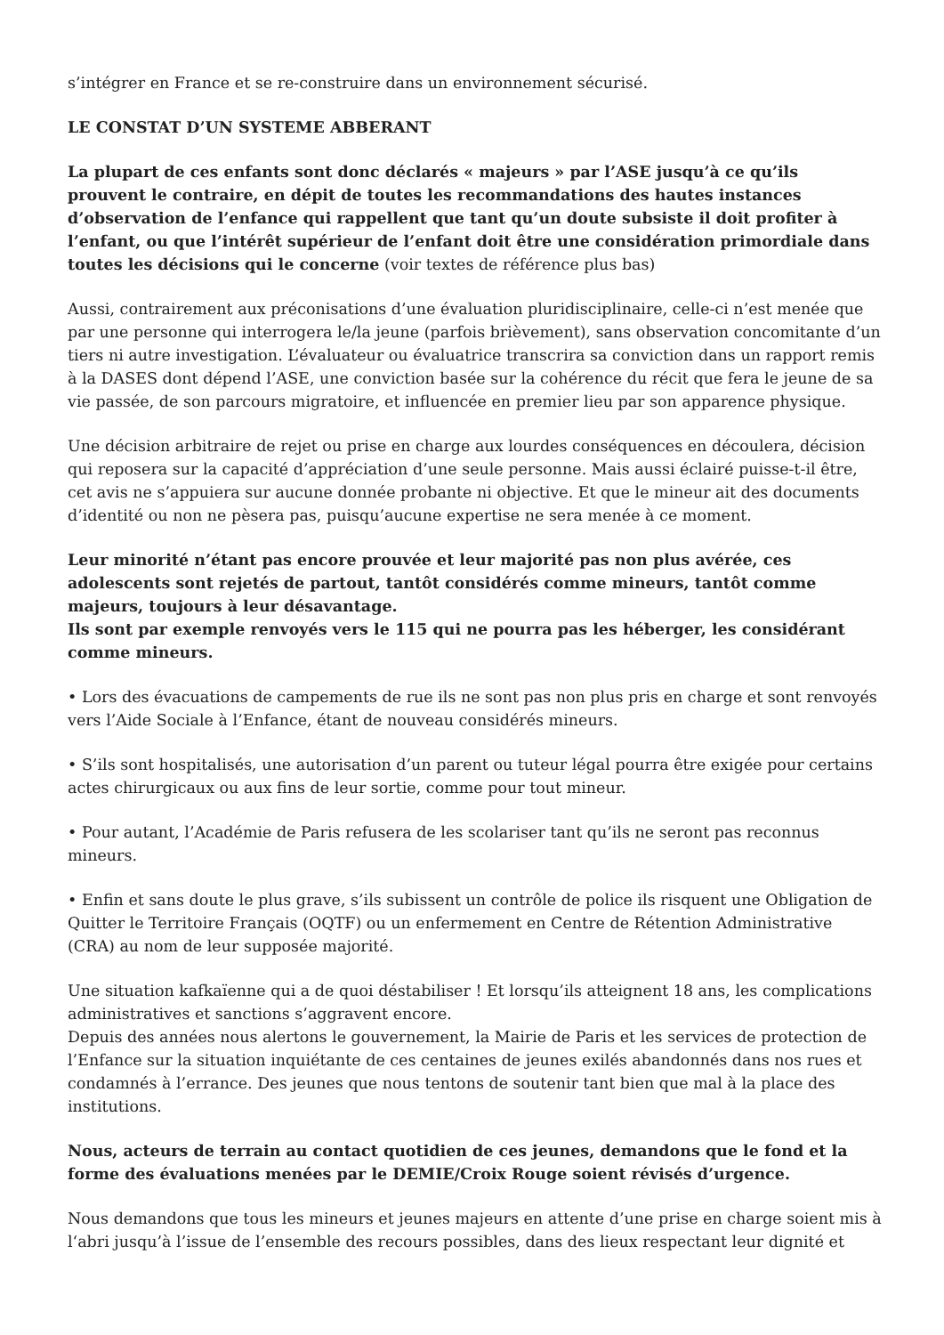s’intégrer en France et se re-construire dans un environnement sécurisé.
LE CONSTAT D’UN SYSTEME ABBERANT
La plupart de ces enfants sont donc déclarés « majeurs » par l’ASE jusqu’à ce qu’ils prouvent le contraire, en dépit de toutes les recommandations des hautes instances d’observation de l’enfance qui rappellent que tant qu’un doute subsiste il doit profiter à l’enfant, ou que l’intérêt supérieur de l’enfant doit être une considération primordiale dans toutes les décisions qui le concerne (voir textes de référence plus bas)
Aussi, contrairement aux préconisations d’une évaluation pluridisciplinaire, celle-ci n’est menée que par une personne qui interrogera le/la jeune (parfois brièvement), sans observation concomitante d’un tiers ni autre investigation. L’évaluateur ou évaluatrice transcrira sa conviction dans un rapport remis à la DASES dont dépend l’ASE, une conviction basée sur la cohérence du récit que fera le jeune de sa vie passée, de son parcours migratoire, et influencée en premier lieu par son apparence physique.
Une décision arbitraire de rejet ou prise en charge aux lourdes conséquences en découlera, décision qui reposera sur la capacité d’appréciation d’une seule personne. Mais aussi éclairé puisse-t-il être, cet avis ne s’appuiera sur aucune donnée probante ni objective. Et que le mineur ait des documents d’identité ou non ne pèsera pas, puisqu’aucune expertise ne sera menée à ce moment.
Leur minorité n’étant pas encore prouvée et leur majorité pas non plus avérée, ces adolescents sont rejetés de partout, tantôt considérés comme mineurs, tantôt comme majeurs, toujours à leur désavantage.
Ils sont par exemple renvoyés vers le 115 qui ne pourra pas les héberger, les considérant comme mineurs.
• Lors des évacuations de campements de rue ils ne sont pas non plus pris en charge et sont renvoyés vers l’Aide Sociale à l’Enfance, étant de nouveau considérés mineurs.
• S’ils sont hospitalisés, une autorisation d’un parent ou tuteur légal pourra être exigée pour certains actes chirurgicaux ou aux fins de leur sortie, comme pour tout mineur.
• Pour autant, l’Académie de Paris refusera de les scolariser tant qu’ils ne seront pas reconnus mineurs.
• Enfin et sans doute le plus grave, s’ils subissent un contrôle de police ils risquent une Obligation de Quitter le Territoire Français (OQTF) ou un enfermement en Centre de Rétention Administrative (CRA) au nom de leur supposée majorité.
Une situation kafkaïenne qui a de quoi déstabiliser ! Et lorsqu’ils atteignent 18 ans, les complications administratives et sanctions s’aggravent encore.
Depuis des années nous alertons le gouvernement, la Mairie de Paris et les services de protection de l’Enfance sur la situation inquiétante de ces centaines de jeunes exilés abandonnés dans nos rues et condamnés à l’errance. Des jeunes que nous tentons de soutenir tant bien que mal à la place des institutions.
Nous, acteurs de terrain au contact quotidien de ces jeunes, demandons que le fond et la forme des évaluations menées par le DEMIE/Croix Rouge soient révisés d’urgence.
Nous demandons que tous les mineurs et jeunes majeurs en attente d’une prise en charge soient mis à l‘abri jusqu’à l’issue de l’ensemble des recours possibles, dans des lieux respectant leur dignité et